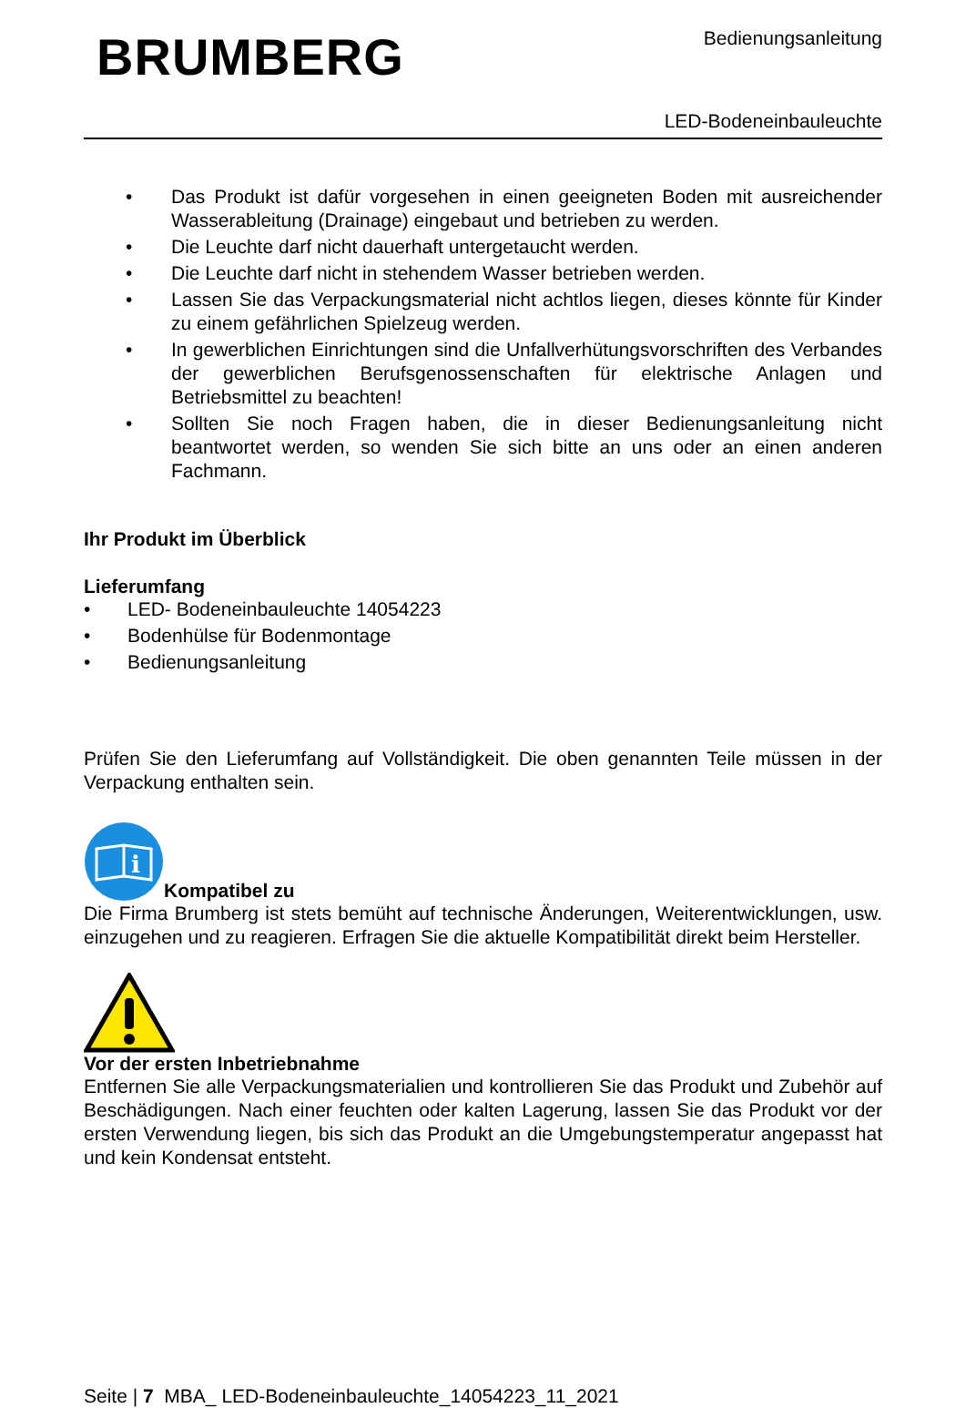BRUMBERG
Bedienungsanleitung
LED-Bodeneinbauleuchte
• Das Produkt ist dafür vorgesehen in einen geeigneten Boden mit ausreichender Wasserableitung (Drainage) eingebaut und betrieben zu werden.
• Die Leuchte darf nicht dauerhaft untergetaucht werden.
• Die Leuchte darf nicht in stehendem Wasser betrieben werden.
• Lassen Sie das Verpackungsmaterial nicht achtlos liegen, dieses könnte für Kinder zu einem gefährlichen Spielzeug werden.
• In gewerblichen Einrichtungen sind die Unfallverhütungsvorschriften des Verbandes der gewerblichen Berufsgenossenschaften für elektrische Anlagen und Betriebsmittel zu beachten!
• Sollten Sie noch Fragen haben, die in dieser Bedienungsanleitung nicht beantwortet werden, so wenden Sie sich bitte an uns oder an einen anderen Fachmann.
Ihr Produkt im Überblick
Lieferumfang
• LED- Bodeneinbauleuchte 14054223
• Bodenhülse für Bodenmontage
• Bedienungsanleitung
Prüfen Sie den Lieferumfang auf Vollständigkeit. Die oben genannten Teile müssen in der Verpackung enthalten sein.
i
Kompatibel zu
Die Firma Brumberg ist stets bemüht auf technische Änderungen, Weiterentwicklungen, usw. einzugehen und zu reagieren. Erfragen Sie die aktuelle Kompatibilität direkt beim Hersteller.
Vor der ersten Inbetriebnahme
Entfernen Sie alle Verpackungsmaterialien und kontrollieren Sie das Produkt und Zubehör auf Beschädigungen. Nach einer feuchten oder kalten Lagerung, lassen Sie das Produkt vor der ersten Verwendung liegen, bis sich das Produkt an die Umgebungstemperatur angepasst hat und kein Kondensat entsteht.
Seite | 7 MBA_ LED-Bodeneinbauleuchte_14054223_11_2021